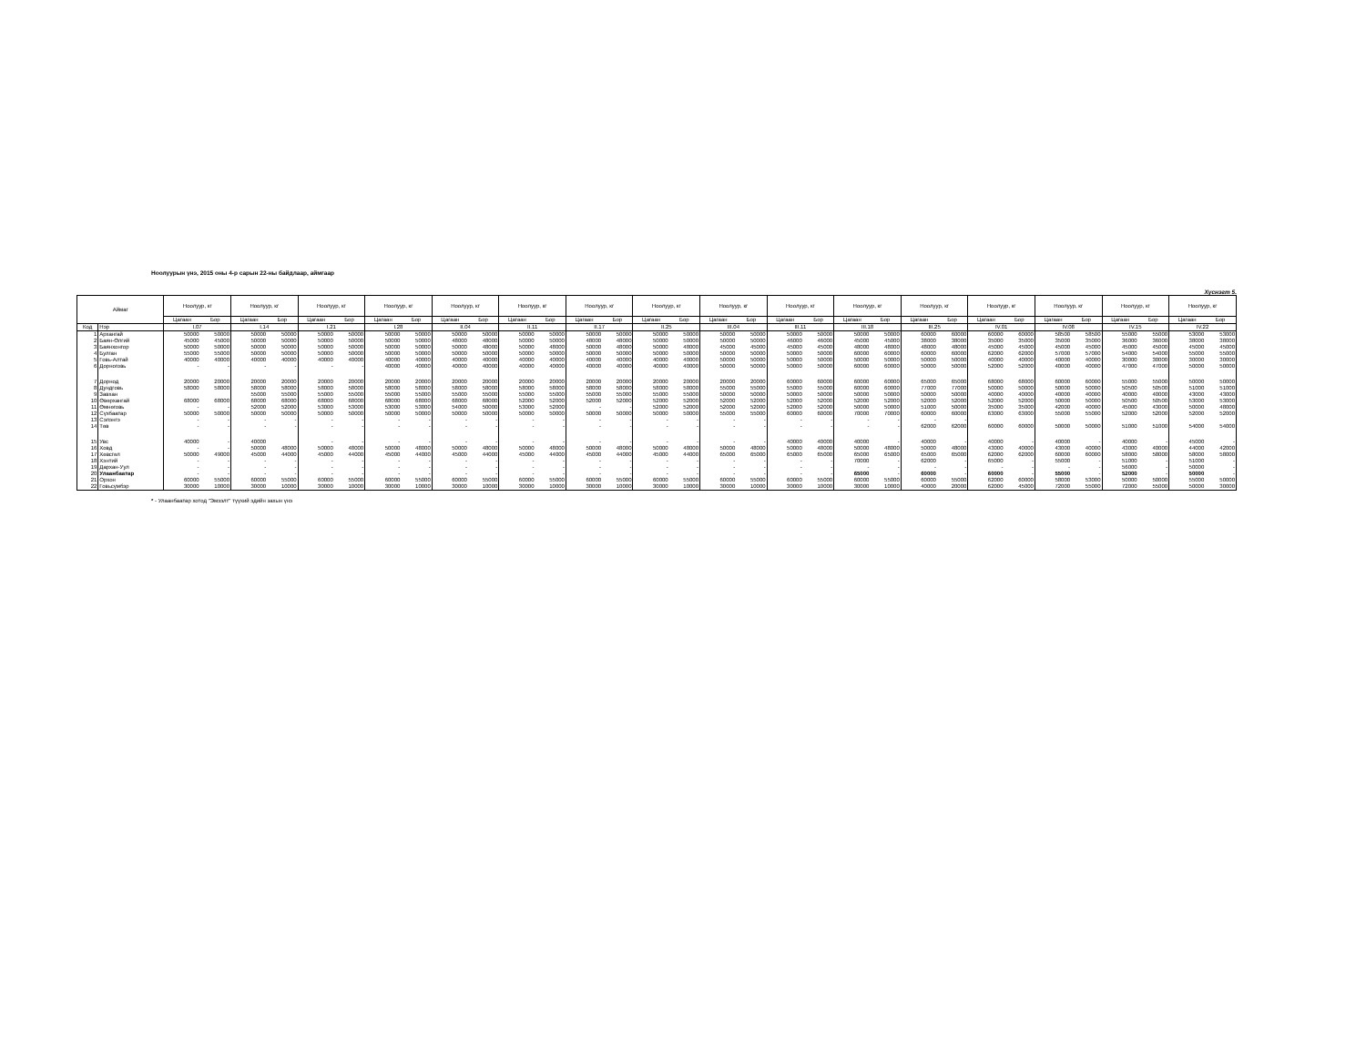Ноолуурын үнэ, 2015 оны 4-р сарын 22-ны байдлаар, аймгаар
Хүснэгт 5.
| Аймаг | | Ноолуур, кг | | Ноолуур, кг | | Ноолуур, кг | | Ноолуур, кг | | Ноолуур, кг | | Ноолуур, кг | | Ноолуур, кг | | Ноолуур, кг | | Ноолуур, кг | | Ноолуур, кг | | Ноолуур, кг | | Ноолуур, кг | | Ноолуур, кг | | Ноолуур, кг | | Ноолуур, кг | | Ноолуур, кг | |
| --- | --- | --- | --- | --- | --- | --- | --- | --- | --- | --- | --- | --- | --- | --- | --- | --- | --- | --- | --- | --- | --- | --- | --- | --- | --- | --- | --- | --- | --- | --- | --- | --- | --- |
| | | Цагаан | Бор | Цагаан | Бор | Цагаан | Бор | Цагаан | Бор | Цагаан | Бор | Цагаан | Бор | Цагаан | Бор | Цагаан | Бор | Цагаан | Бор | Цагаан | Бор | Цагаан | Бор | Цагаан | Бор | Цагаан | Бор | Цагаан | Бор | Цагаан | Бор | Цагаан | Бор |
| Код | Нэр | I.07 | | I.14 | | I.21 | | I.28 | | II.04 | | II.11 | | II.17 | | II.25 | | III.04 | | III.11 | | III.18 | | III.25 | | IV.01 | | IV.08 | | IV.15 | | IV.22 | |
| 1 | Архангай | 50000 | 50000 | 50000 | 50000 | 50000 | 50000 | 50000 | 50000 | 50000 | 50000 | 50000 | 50000 | 50000 | 50000 | 50000 | 50000 | 50000 | 50000 | 50000 | 50000 | 50000 | 50000 | 60000 | 60000 | 60000 | 60000 | 58500 | 58500 | 55000 | 55000 | 53000 | 53000 |
| 2 | Баян-Өлгий | 45000 | 45000 | 50000 | 50000 | 50000 | 50000 | 50000 | 50000 | 48000 | 48000 | 50000 | 50000 | 48000 | 48000 | 50000 | 50000 | 50000 | 50000 | 46000 | 46000 | 45000 | 45000 | 38000 | 38000 | 35000 | 35000 | 35000 | 35000 | 36000 | 36000 | 38000 | 38000 |
| 3 | Баянхонгор | 50000 | 50000 | 50000 | 50000 | 50000 | 50000 | 50000 | 50000 | 50000 | 48000 | 50000 | 48000 | 50000 | 48000 | 50000 | 48000 | 45000 | 45000 | 45000 | 45000 | 48000 | 48000 | 48000 | 48000 | 45000 | 45000 | 45000 | 45000 | 45000 | 45000 | 45000 | 45000 |
| 4 | Булган | 55000 | 55000 | 50000 | 50000 | 50000 | 50000 | 50000 | 50000 | 50000 | 50000 | 50000 | 50000 | 50000 | 50000 | 50000 | 50000 | 50000 | 50000 | 50000 | 50000 | 60000 | 60000 | 60000 | 60000 | 62000 | 62000 | 57000 | 57000 | 54000 | 54000 | 55000 | 55000 |
| 5 | Говь-Алтай | 40000 | 40000 | 40000 | 40000 | 40000 | 40000 | 40000 | 40000 | 40000 | 40000 | 40000 | 40000 | 40000 | 40000 | 40000 | 40000 | 50000 | 50000 | 50000 | 50000 | 50000 | 50000 | 50000 | 50000 | 40000 | 40000 | 40000 | 40000 | 30000 | 30000 | 30000 | 30000 |
| 6 | Дорноговь | - | - | - | - | - | - | 40000 | 40000 | 40000 | 40000 | 40000 | 40000 | 40000 | 40000 | 40000 | 40000 | 50000 | 50000 | 50000 | 50000 | 60000 | 60000 | 50000 | 50000 | 52000 | 52000 | 40000 | 40000 | 47000 | 47000 | 50000 | 50000 |
| 7 | Дорнод | 20000 | 20000 | 20000 | 20000 | 20000 | 20000 | 20000 | 20000 | 20000 | 20000 | 20000 | 20000 | 20000 | 20000 | 20000 | 20000 | 20000 | 20000 | 60000 | 60000 | 60000 | 60000 | 65000 | 65000 | 68000 | 68000 | 60000 | 60000 | 55000 | 55000 | 50000 | 50000 |
| 8 | Дундговь | 58000 | 58000 | 58000 | 58000 | 58000 | 58000 | 58000 | 58000 | 58000 | 58000 | 58000 | 58000 | 58000 | 58000 | 58000 | 58000 | 55000 | 55000 | 55000 | 55000 | 60000 | 60000 | 77000 | 77000 | 50000 | 50000 | 50000 | 50000 | 50500 | 50500 | 51000 | 51000 |
| 9 | Завхан | | | 55000 | 55000 | 55000 | 55000 | 55000 | 55000 | 55000 | 55000 | 55000 | 55000 | 55000 | 55000 | 55000 | 55000 | 50000 | 50000 | 50000 | 50000 | 50000 | 50000 | 50000 | 50000 | 40000 | 40000 | 40000 | 40000 | 40000 | 40000 | 43000 | 43000 |
| 10 | Өвөрхангай | 68000 | 68000 | 68000 | 68000 | 68000 | 68000 | 68000 | 68000 | 68000 | 68000 | 52000 | 52000 | 52000 | 52000 | 52000 | 52000 | 52000 | 52000 | 52000 | 52000 | 52000 | 52000 | 52000 | 52000 | 52000 | 52000 | 50000 | 50000 | 50500 | 50500 | 53000 | 53000 |
| 11 | Өмнөговь | - | - | 52000 | 52000 | 53000 | 53000 | 53000 | 53000 | 54000 | 50000 | 53000 | 52000 | - | - | 52000 | 52000 | 52000 | 52000 | 52000 | 52000 | 50000 | 50000 | 51000 | 50000 | 35000 | 35000 | 42000 | 40000 | 45000 | 43000 | 50000 | 48000 |
| 12 | Сүхбаатар | 50000 | 50000 | 50000 | 50000 | 50000 | 50000 | 50000 | 50000 | 50000 | 50000 | 50000 | 50000 | 50000 | 50000 | 50000 | 50000 | 55000 | 55000 | 60000 | 60000 | 70000 | 70000 | 60000 | 60000 | 63000 | 63000 | 55000 | 55000 | 52000 | 52000 | 52000 | 52000 |
| 13 | Сэлэнгэ | - | - | - | - | - | - | - | - | - | - | - | - | - | - | - | - | - | - | - | - | - | - | - | - | | | | | | | | |
| 14 | Төв | - | - | - | - | - | - | - | - | - | - | - | - | - | - | - | - | - | - | - | - | - | - | 62000 | 62000 | 60000 | 60000 | 50000 | 50000 | 51000 | 51000 | 54000 | 54000 |
| 15 | Увс | 40000 | - | 40000 | | - | - | - | - | - | - | - | - | - | - | - | - | - | - | 40000 | 40000 | 40000 | - | 40000 | - | 40000 | - | 40000 | - | 40000 | - | 45000 | - |
| 16 | Ховд | - | - | 50000 | 48000 | 50000 | 48000 | 50000 | 48000 | 50000 | 48000 | 50000 | 48000 | 50000 | 48000 | 50000 | 48000 | 50000 | 48000 | 50000 | 48000 | 50000 | 48000 | 50000 | 48000 | 43000 | 40000 | 43000 | 40000 | 43000 | 40000 | 44000 | 42000 |
| 17 | Хөвсгөл | 50000 | 49000 | 45000 | 44000 | 45000 | 44000 | 45000 | 44000 | 45000 | 44000 | 45000 | 44000 | 45000 | 44000 | 45000 | 44000 | 65000 | 65000 | 65000 | 65000 | 65000 | 65000 | 65000 | 65000 | 62000 | 62000 | 60000 | 60000 | 58000 | 58000 | 58000 | 58000 |
| 18 | Хэнтий | - | - | - | - | - | - | - | - | - | - | - | - | - | - | - | - | - | - | - | - | 70000 | - | 62000 | - | 65000 | - | 55000 | - | 51000 | - | 51000 | - |
| 19 | Дархан-Уул | - | - | - | - | - | - | - | - | - | - | - | - | - | - | - | - | - | - | - | - | - | - | - | - | - | - | - | - | 56000 | - | 50000 | - |
| 20 | Улаанбаатар | - | - | - | - | - | - | - | - | - | - | - | - | - | - | - | - | - | - | - | - | 65000 | - | 60000 | - | 60000 | - | 55000 | - | 52000 | - | 50000 | - |
| 21 | Орхон | 60000 | 55000 | 60000 | 55000 | 60000 | 55000 | 60000 | 55000 | 60000 | 55000 | 60000 | 55000 | 60000 | 55000 | 60000 | 55000 | 60000 | 55000 | 60000 | 55000 | 60000 | 55000 | 60000 | 55000 | 62000 | 60000 | 58000 | 53000 | 50000 | 50000 | 55000 | 50000 |
| 22 | Говьсүмбэр | 30000 | 10000 | 30000 | 10000 | 30000 | 10000 | 30000 | 10000 | 30000 | 10000 | 30000 | 10000 | 30000 | 10000 | 30000 | 10000 | 30000 | 10000 | 30000 | 10000 | 30000 | 10000 | 40000 | 20000 | 62000 | 45000 | 72000 | 55000 | 72000 | 55000 | 50000 | 30000 |
* - Улаанбаатар хотод "Эмээлт" түүхий эдийн захын үнэ